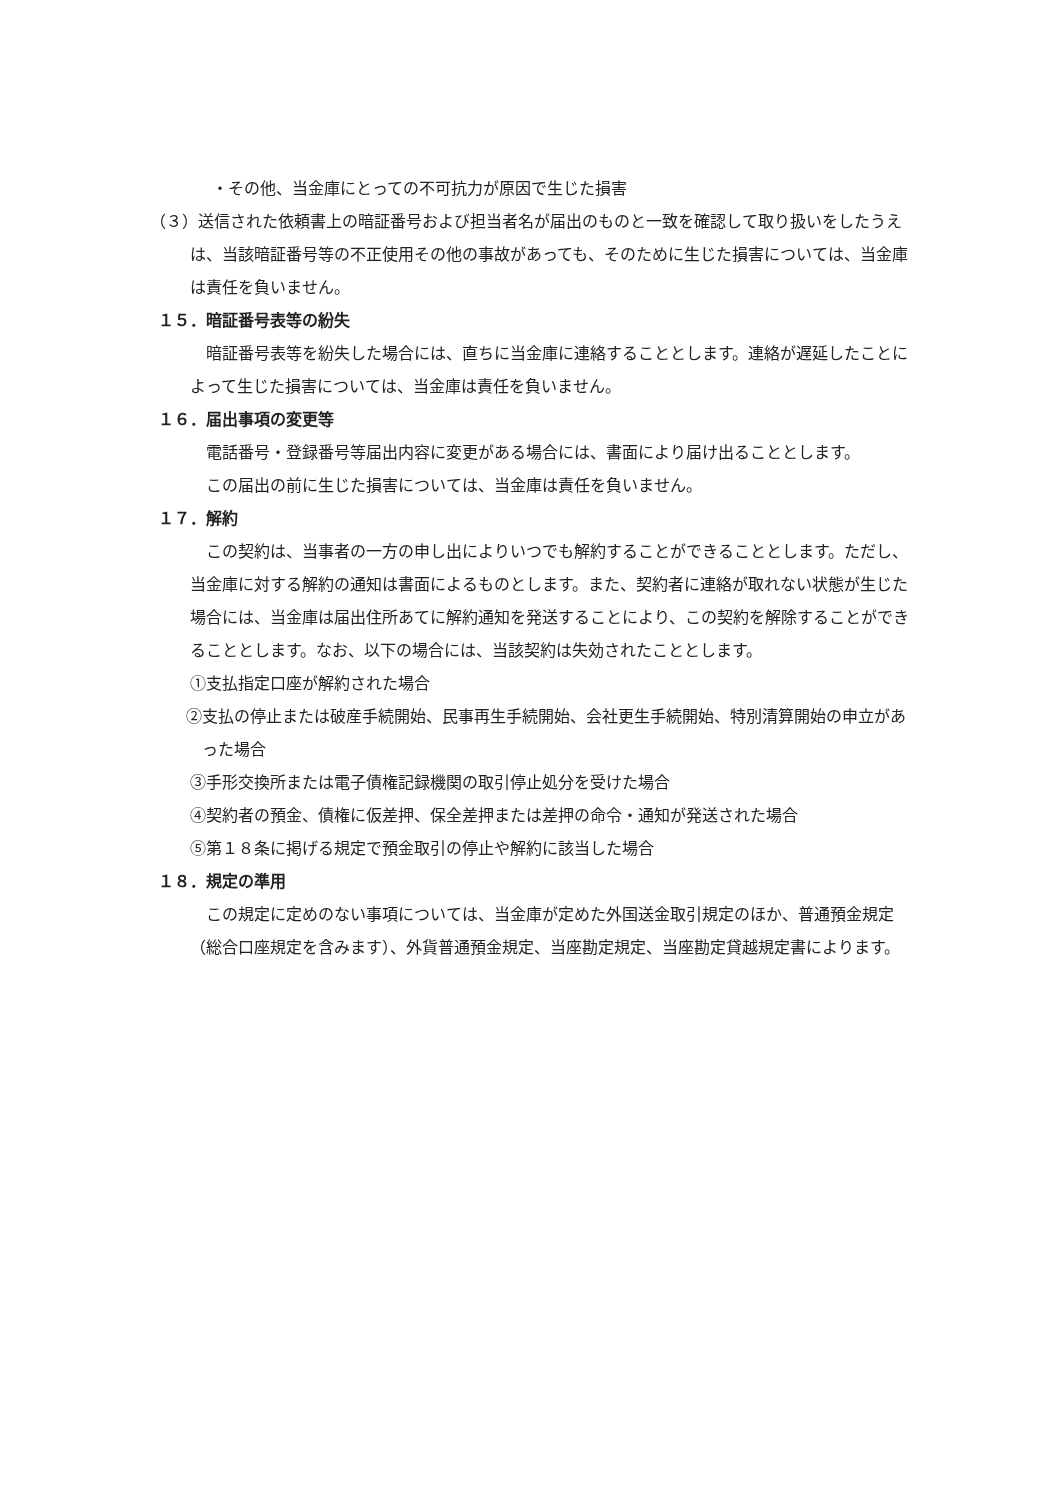・その他、当金庫にとっての不可抗力が原因で生じた損害
（３）送信された依頼書上の暗証番号および担当者名が届出のものと一致を確認して取り扱いをしたうえは、当該暗証番号等の不正使用その他の事故があっても、そのために生じた損害については、当金庫は責任を負いません。
１５．暗証番号表等の紛失
暗証番号表等を紛失した場合には、直ちに当金庫に連絡することとします。連絡が遅延したことによって生じた損害については、当金庫は責任を負いません。
１６．届出事項の変更等
電話番号・登録番号等届出内容に変更がある場合には、書面により届け出ることとします。
この届出の前に生じた損害については、当金庫は責任を負いません。
１７．解約
この契約は、当事者の一方の申し出によりいつでも解約することができることとします。ただし、当金庫に対する解約の通知は書面によるものとします。また、契約者に連絡が取れない状態が生じた場合には、当金庫は届出住所あてに解約通知を発送することにより、この契約を解除することができることとします。なお、以下の場合には、当該契約は失効されたこととします。
①支払指定口座が解約された場合
②支払の停止または破産手続開始、民事再生手続開始、会社更生手続開始、特別清算開始の申立があった場合
③手形交換所または電子債権記録機関の取引停止処分を受けた場合
④契約者の預金、債権に仮差押、保全差押または差押の命令・通知が発送された場合
⑤第１８条に掲げる規定で預金取引の停止や解約に該当した場合
１８．規定の準用
この規定に定めのない事項については、当金庫が定めた外国送金取引規定のほか、普通預金規定（総合口座規定を含みます）、外貨普通預金規定、当座勘定規定、当座勘定貸越規定書によります。